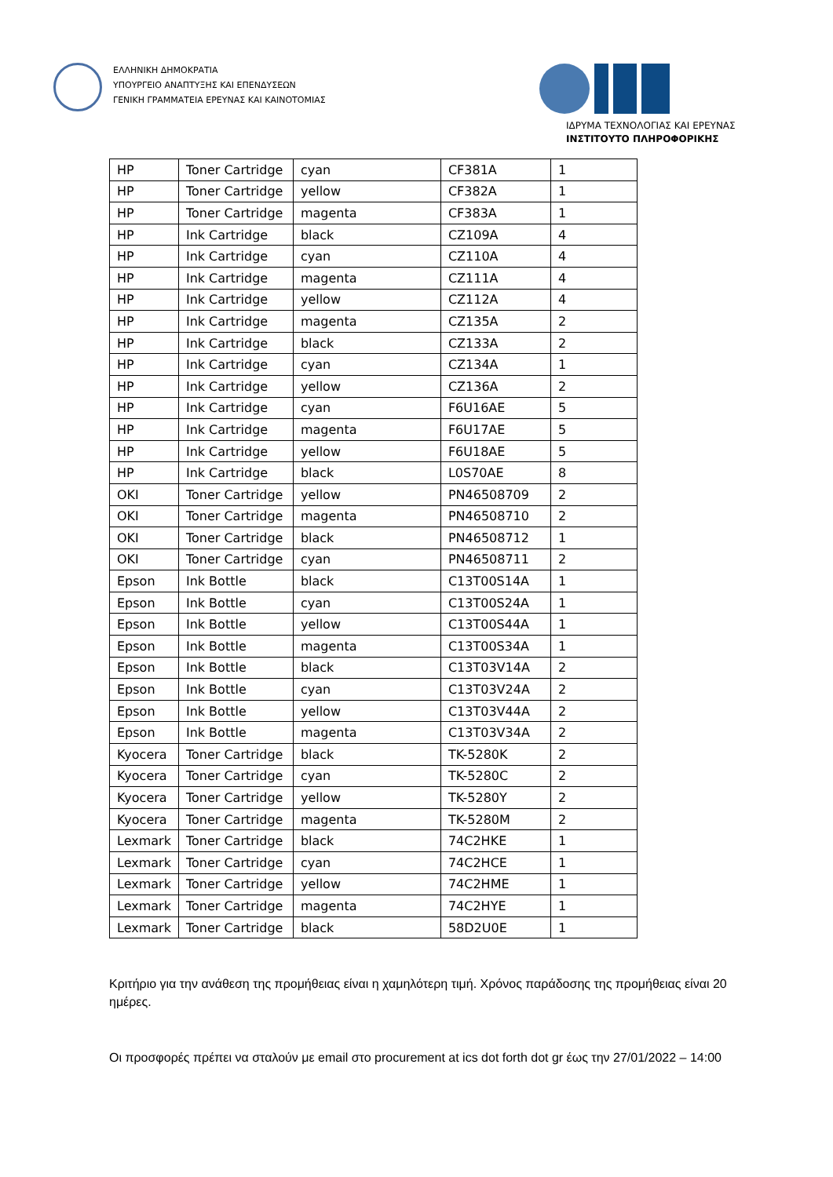ΕΛΛΗΝΙΚΗ ΔΗΜΟΚΡΑΤΙΑ
ΥΠΟΥΡΓΕΙΟ ΑΝΑΠΤΥΞΗΣ ΚΑΙ ΕΠΕΝΔΥΣΕΩΝ
ΓΕΝΙΚΗ ΓΡΑΜΜΑΤΕΙΑ ΕΡΕΥΝΑΣ ΚΑΙ ΚΑΙΝΟΤΟΜΙΑΣ
ΙΔΡΥΜΑ ΤΕΧΝΟΛΟΓΙΑΣ ΚΑΙ ΕΡΕΥΝΑΣ
ΙΝΣΤΙΤΟΥΤΟ ΠΛΗΡΟΦΟΡΙΚΗΣ
| HP | Toner Cartridge | cyan | CF381A | 1 |
| HP | Toner Cartridge | yellow | CF382A | 1 |
| HP | Toner Cartridge | magenta | CF383A | 1 |
| HP | Ink Cartridge | black | CZ109A | 4 |
| HP | Ink Cartridge | cyan | CZ110A | 4 |
| HP | Ink Cartridge | magenta | CZ111A | 4 |
| HP | Ink Cartridge | yellow | CZ112A | 4 |
| HP | Ink Cartridge | magenta | CZ135A | 2 |
| HP | Ink Cartridge | black | CZ133A | 2 |
| HP | Ink Cartridge | cyan | CZ134A | 1 |
| HP | Ink Cartridge | yellow | CZ136A | 2 |
| HP | Ink Cartridge | cyan | F6U16AE | 5 |
| HP | Ink Cartridge | magenta | F6U17AE | 5 |
| HP | Ink Cartridge | yellow | F6U18AE | 5 |
| HP | Ink Cartridge | black | L0S70AE | 8 |
| OKI | Toner Cartridge | yellow | PN46508709 | 2 |
| OKI | Toner Cartridge | magenta | PN46508710 | 2 |
| OKI | Toner Cartridge | black | PN46508712 | 1 |
| OKI | Toner Cartridge | cyan | PN46508711 | 2 |
| Epson | Ink Bottle | black | C13T00S14A | 1 |
| Epson | Ink Bottle | cyan | C13T00S24A | 1 |
| Epson | Ink Bottle | yellow | C13T00S44A | 1 |
| Epson | Ink Bottle | magenta | C13T00S34A | 1 |
| Epson | Ink Bottle | black | C13T03V14A | 2 |
| Epson | Ink Bottle | cyan | C13T03V24A | 2 |
| Epson | Ink Bottle | yellow | C13T03V44A | 2 |
| Epson | Ink Bottle | magenta | C13T03V34A | 2 |
| Kyocera | Toner Cartridge | black | TK-5280K | 2 |
| Kyocera | Toner Cartridge | cyan | TK-5280C | 2 |
| Kyocera | Toner Cartridge | yellow | TK-5280Y | 2 |
| Kyocera | Toner Cartridge | magenta | TK-5280M | 2 |
| Lexmark | Toner Cartridge | black | 74C2HKE | 1 |
| Lexmark | Toner Cartridge | cyan | 74C2HCE | 1 |
| Lexmark | Toner Cartridge | yellow | 74C2HME | 1 |
| Lexmark | Toner Cartridge | magenta | 74C2HYE | 1 |
| Lexmark | Toner Cartridge | black | 58D2U0E | 1 |
Κριτήριο για την ανάθεση της προμήθειας είναι η χαμηλότερη τιμή. Χρόνος παράδοσης της προμήθειας είναι 20 ημέρες.
Οι προσφορές πρέπει να σταλούν με email στο procurement at ics dot forth dot gr έως την 27/01/2022 – 14:00